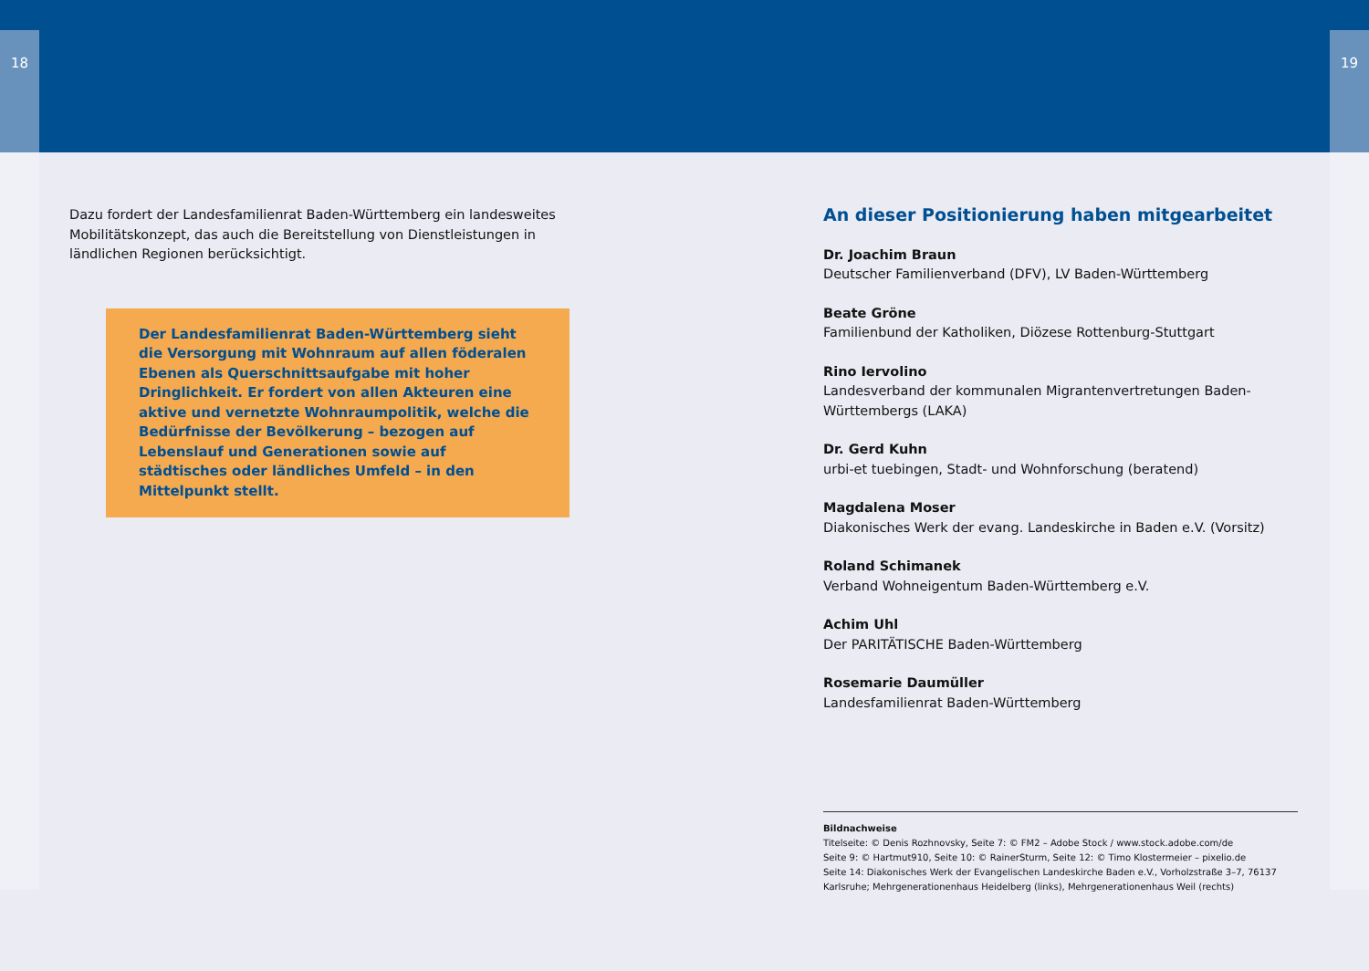18 19
Dazu fordert der Landesfamilienrat Baden-Württemberg ein landesweites Mobilitätskonzept, das auch die Bereitstellung von Dienstleistungen in ländlichen Regionen berücksichtigt.
Der Landesfamilienrat Baden-Württemberg sieht die Versorgung mit Wohnraum auf allen föderalen Ebenen als Querschnittsaufgabe mit hoher Dringlichkeit. Er fordert von allen Akteuren eine aktive und vernetzte Wohnraumpolitik, welche die Bedürfnisse der Bevölkerung – bezogen auf Lebenslauf und Generationen sowie auf städtisches oder ländliches Umfeld – in den Mittelpunkt stellt.
An dieser Positionierung haben mitgearbeitet
Dr. Joachim Braun
Deutscher Familienverband (DFV), LV Baden-Württemberg
Beate Gröne
Familienbund der Katholiken, Diözese Rottenburg-Stuttgart
Rino Iervolino
Landesverband der kommunalen Migrantenvertretungen Baden-Württembergs (LAKA)
Dr. Gerd Kuhn
urbi-et tuebingen, Stadt- und Wohnforschung (beratend)
Magdalena Moser
Diakonisches Werk der evang. Landeskirche in Baden e.V. (Vorsitz)
Roland Schimanek
Verband Wohneigentum Baden-Württemberg e.V.
Achim Uhl
Der PARITÄTISCHE Baden-Württemberg
Rosemarie Daumüller
Landesfamilienrat Baden-Württemberg
Bildnachweise
Titelseite: © Denis Rozhnovsky, Seite 7: © FM2 – Adobe Stock / www.stock.adobe.com/de
Seite 9: © Hartmut910, Seite 10: © RainerSturm, Seite 12: © Timo Klostermeier – pixelio.de
Seite 14: Diakonisches Werk der Evangelischen Landeskirche Baden e.V., Vorholzstraße 3–7, 76137 Karlsruhe; Mehrgenerationenhaus Heidelberg (links), Mehrgenerationenhaus Weil (rechts)